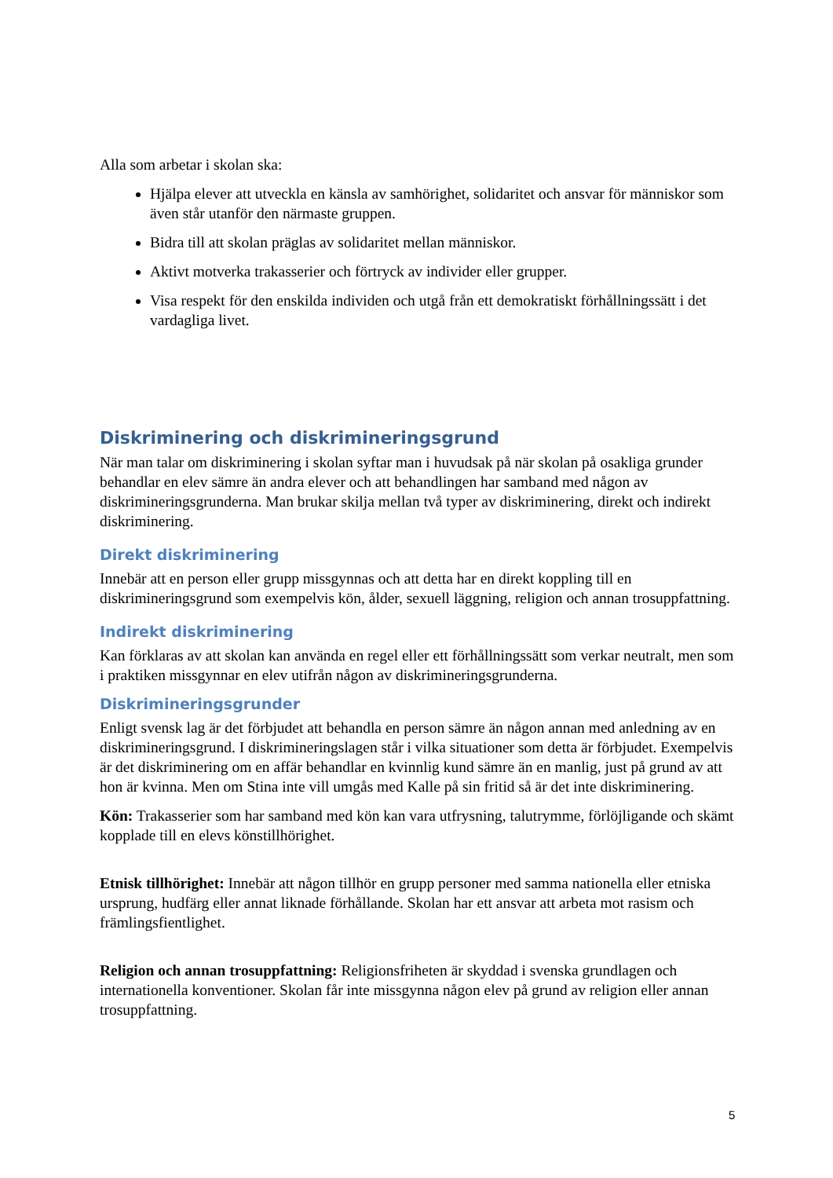Alla som arbetar i skolan ska:
Hjälpa elever att utveckla en känsla av samhörighet, solidaritet och ansvar för människor som även står utanför den närmaste gruppen.
Bidra till att skolan präglas av solidaritet mellan människor.
Aktivt motverka trakasserier och förtryck av individer eller grupper.
Visa respekt för den enskilda individen och utgå från ett demokratiskt förhållningssätt i det vardagliga livet.
Diskriminering och diskrimineringsgrund
När man talar om diskriminering i skolan syftar man i huvudsak på när skolan på osakliga grunder behandlar en elev sämre än andra elever och att behandlingen har samband med någon av diskrimineringsgrunderna. Man brukar skilja mellan två typer av diskriminering, direkt och indirekt diskriminering.
Direkt diskriminering
Innebär att en person eller grupp missgynnas och att detta har en direkt koppling till en diskrimineringsgrund som exempelvis kön, ålder, sexuell läggning, religion och annan trosuppfattning.
Indirekt diskriminering
Kan förklaras av att skolan kan använda en regel eller ett förhållningssätt som verkar neutralt, men som i praktiken missgynnar en elev utifrån någon av diskrimineringsgrunderna.
Diskrimineringsgrunder
Enligt svensk lag är det förbjudet att behandla en person sämre än någon annan med anledning av en diskrimineringsgrund. I diskrimineringslagen står i vilka situationer som detta är förbjudet. Exempelvis är det diskriminering om en affär behandlar en kvinnlig kund sämre än en manlig, just på grund av att hon är kvinna. Men om Stina inte vill umgås med Kalle på sin fritid så är det inte diskriminering.
Kön: Trakasserier som har samband med kön kan vara utfrysning, talutrymme, förlöjligande och skämt kopplade till en elevs könstillhörighet.
Etnisk tillhörighet: Innebär att någon tillhör en grupp personer med samma nationella eller etniska ursprung, hudfärg eller annat liknade förhållande. Skolan har ett ansvar att arbeta mot rasism och främlingsfientlighet.
Religion och annan trosuppfattning: Religionsfriheten är skyddad i svenska grundlagen och internationella konventioner. Skolan får inte missgynna någon elev på grund av religion eller annan trosuppfattning.
5